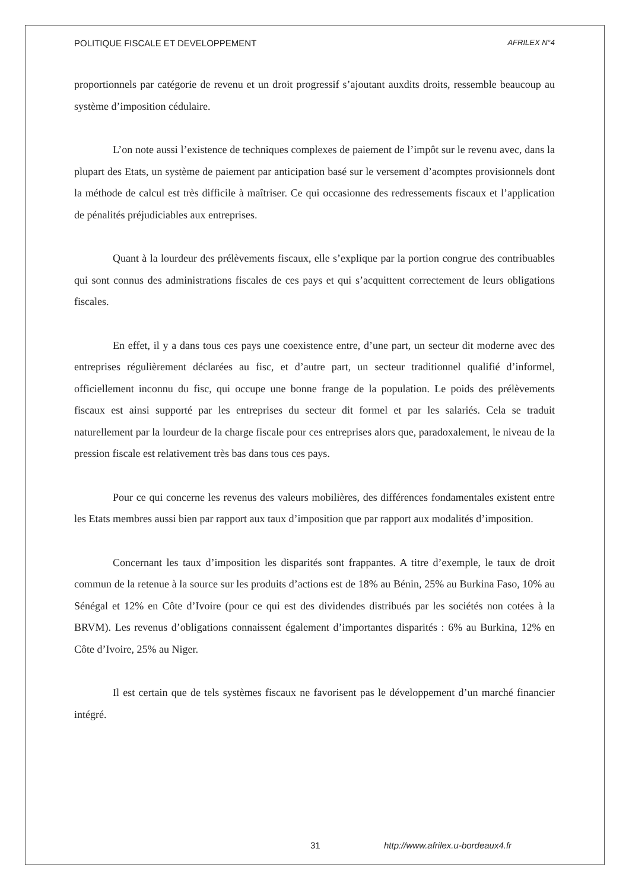POLITIQUE FISCALE ET DEVELOPPEMENT AFRILEX N°4
proportionnels par catégorie de revenu et un droit progressif s’ajoutant auxdits droits, ressemble beaucoup au système d’imposition cédulaire.
L’on note aussi l’existence de techniques complexes de paiement de l’impôt sur le revenu avec, dans la plupart des Etats, un système de paiement par anticipation basé sur le versement d’acomptes provisionnels dont la méthode de calcul est très difficile à maîtriser. Ce qui occasionne des redressements fiscaux et l’application de pénalités préjudiciables aux entreprises.
Quant à la lourdeur des prélèvements fiscaux, elle s’explique par la portion congrue des contribuables qui sont connus des administrations fiscales de ces pays et qui s’acquittent correctement de leurs obligations fiscales.
En effet, il y a dans tous ces pays une coexistence entre, d’une part, un secteur dit moderne avec des entreprises régulièrement déclarées au fisc, et d’autre part, un secteur traditionnel qualifié d’informel, officiellement inconnu du fisc, qui occupe une bonne frange de la population. Le poids des prélèvements fiscaux est ainsi supporté par les entreprises du secteur dit formel et par les salariés. Cela se traduit naturellement par la lourdeur de la charge fiscale pour ces entreprises alors que, paradoxalement, le niveau de la pression fiscale est relativement très bas dans tous ces pays.
Pour ce qui concerne les revenus des valeurs mobilières, des différences fondamentales existent entre les Etats membres aussi bien par rapport aux taux d’imposition que par rapport aux modalités d’imposition.
Concernant les taux d’imposition les disparités sont frappantes. A titre d’exemple, le taux de droit commun de la retenue à la source sur les produits d’actions est de 18% au Bénin, 25% au Burkina Faso, 10% au Sénégal et 12% en Côte d’Ivoire (pour ce qui est des dividendes distribués par les sociétés non cotées à la BRVM). Les revenus d’obligations connaissent également d’importantes disparités : 6% au Burkina, 12% en Côte d’Ivoire, 25% au Niger.
Il est certain que de tels systèmes fiscaux ne favorisent pas le développement d’un marché financier intégré.
31 http://www.afrilex.u-bordeaux4.fr